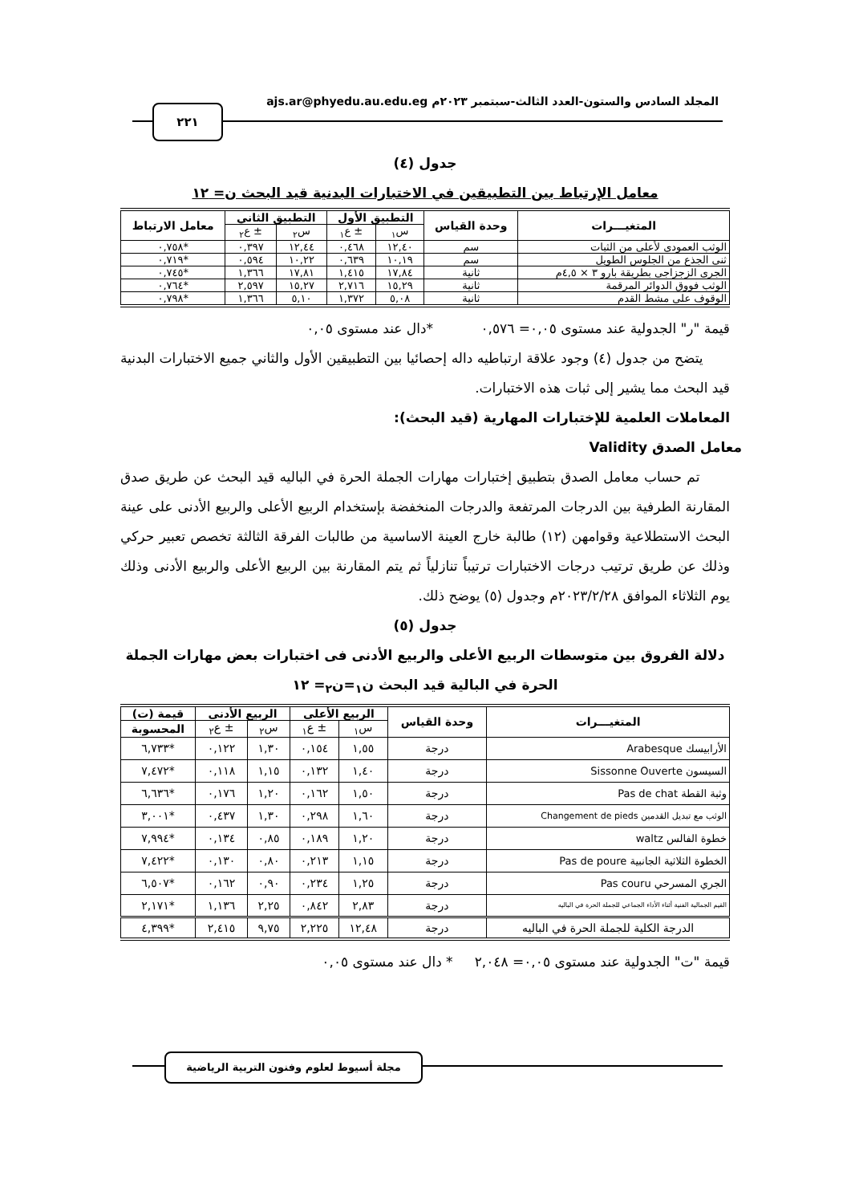المجلد السادس والستون-العدد الثالث-سبتمبر ٢٠٢٣م ajs.ar@phyedu.au.edu.eg
٢٢١
جدول (٤)
معامل الإرتباط بين التطبيقين في الاختبارات البدنية قيد البحث ن= ١٢
| المتغيـــرات | وحدة القياس | التطبيق الأول | | التطبيق الثاني | | معامل الارتباط |
| --- | --- | --- | --- | --- | --- | --- |
| | | س<sub>١</sub> | ± ع<sub>١</sub> | س<sub>٢</sub> | ± ع<sub>٢</sub> | |
| الوثب العمودى لأعلى من الثبات | سم | ١٢,٤٠ | ٠,٤٦٨ | ١٢,٤٤ | ٠,٣٩٧ | *٠,٧٥٨ |
| ثنى الجذع من الجلوس الطويل | سم | ١٠,١٩ | ٠,٦٣٩ | ١٠,٢٢ | ٠,٥٩٤ | *٠,٧١٩ |
| الجرى الزجزاجى بطريقة بارو ٣ × ٤,٥م | ثانية | ١٧,٨٤ | ١,٤١٥ | ١٧,٨١ | ١,٣٦٦ | *٠,٧٤٥ |
| الوثب فووق الدوائر المرقمة | ثانية | ١٥,٢٩ | ٢,٧١٦ | ١٥,٢٧ | ٢,٥٩٧ | *٠,٧٦٤ |
| الوقوف على مشط القدم | ثانية | ٥,٠٨ | ١,٣٧٢ | ٥,١٠ | ١,٣٦٦ | *٠,٧٩٨ |
قيمة "ر" الجدولية عند مستوى ٠,٠٥= ٠,٥٧٦ *دال عند مستوى ٠,٠٥
يتضح من جدول (٤) وجود علاقة ارتباطيه داله إحصائيا بين التطبيقين الأول والثاني جميع الاختبارات البدنية قيد البحث مما يشير إلى ثبات هذه الاختبارات.
المعاملات العلمية للإختبارات المهارية (قيد البحث):
معامل الصدق Validity
تم حساب معامل الصدق بتطبيق إختبارات مهارات الجملة الحرة في الباليه قيد البحث عن طريق صدق المقارنة الطرفية بين الدرجات المرتفعة والدرجات المنخفضة بإستخدام الربيع الأعلى والربيع الأدنى على عينة البحث الاستطلاعية وقوامهن (١٢) طالبة خارج العينة الاساسية من طالبات الفرقة الثالثة تخصص تعبير حركي وذلك عن طريق ترتيب درجات الاختبارات ترتيباً تنازلياً ثم يتم المقارنة بين الربيع الأعلى والربيع الأدنى وذلك يوم الثلاثاء الموافق ٢٠٢٣/٢/٢٨م وجدول (٥) يوضح ذلك.
جدول (٥)
دلالة الفروق بين متوسطات الربيع الأعلى والربيع الأدنى فى اختبارات بعض مهارات الجملة الحرة في البالية قيد البحث ن<sub>١</sub>=ن<sub>٢</sub>= ١٢
| المتغيـــرات | وحدة القياس | الربيع الأعلى | | الربيع الأدنى | | قيمة (ت) |
| --- | --- | --- | --- | --- | --- | --- |
| | | س<sub>١</sub> | ± ع<sub>١</sub> | س<sub>٢</sub> | ± ع<sub>٢</sub> | المحسوبة |
| الأرابيسك Arabesque | درجة | ١,٥٥ | ٠,١٥٤ | ١,٣٠ | ٠,١٢٢ | *٦,٧٣٣ |
| السيسون Sissonne Ouverte | درجة | ١,٤٠ | ٠,١٣٢ | ١,١٥ | ٠,١١٨ | *٧,٤٧٢ |
| وثبة القطة Pas de chat | درجة | ١,٥٠ | ٠,١٦٢ | ١,٢٠ | ٠,١٧٦ | *٦,٦٣٦ |
| الوثب مع تبديل القدمين Changement de pieds | درجة | ١,٦٠ | ٠,٢٩٨ | ١,٣٠ | ٠,٤٣٧ | *٣,٠٠١ |
| خطوة الفالس waltz | درجة | ١,٢٠ | ٠,١٨٩ | ٠,٨٥ | ٠,١٣٤ | *٧,٩٩٤ |
| الخطوة الثلاثية الجانبية Pas de poure | درجة | ١,١٥ | ٠,٢١٣ | ٠,٨٠ | ٠,١٣٠ | *٧,٤٢٢ |
| الجري المسرحي Pas couru | درجة | ١,٢٥ | ٠,٢٣٤ | ٠,٩٠ | ٠,١٦٢ | *٦,٥٠٧ |
| القيم الجمالية الفنية أثناء الأداء الجماعي للجملة الحرة في الباليه | درجة | ٢,٨٣ | ٠,٨٤٢ | ٢,٢٥ | ١,١٣٦ | *٢,١٧١ |
| الدرجة الكلية للجملة الحرة في الباليه | درجة | ١٢,٤٨ | ٢,٢٢٥ | ٩,٧٥ | ٢,٤١٥ | *٤,٣٩٩ |
قيمة "ت" الجدولية عند مستوى ٠,٠٥= ٢,٠٤٨ * دال عند مستوى ٠,٠٥
مجلة أسيوط لعلوم وفنون التربية الرياضية